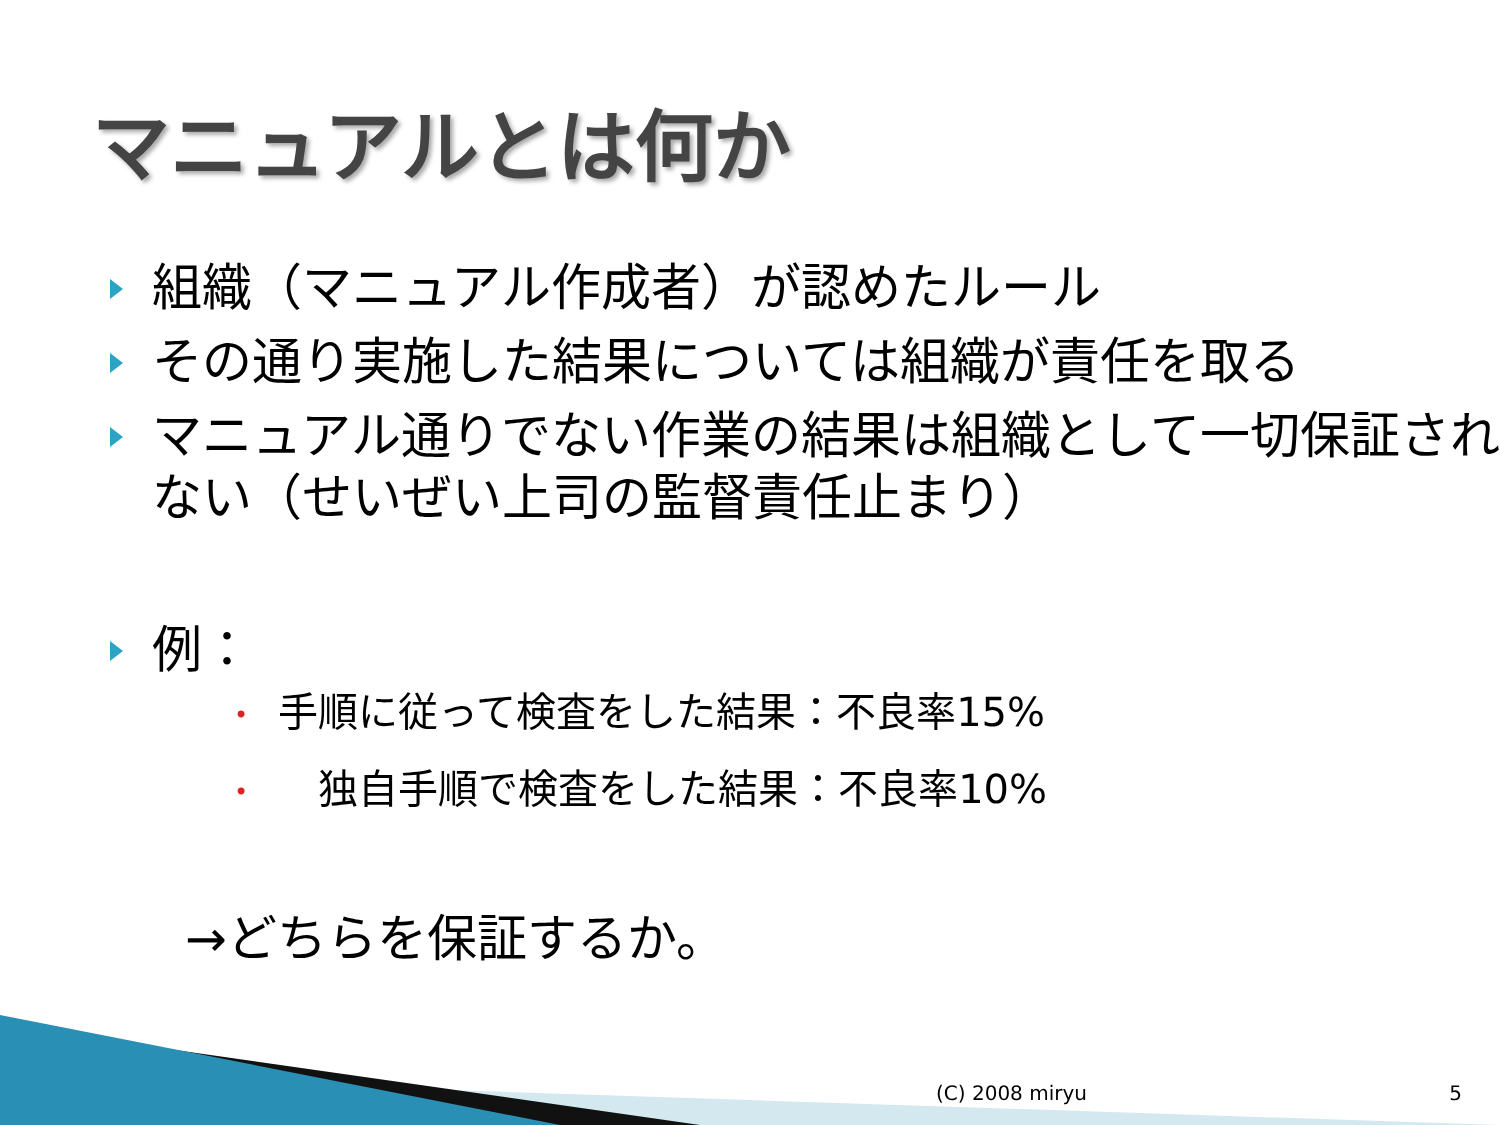マニュアルとは何か
組織（マニュアル作成者）が認めたルール
その通り実施した結果については組織が責任を取る
マニュアル通りでない作業の結果は組織として一切保証されない（せいぜい上司の監督責任止まり）
例：
• 手順に従って検査をした結果：不良率15%
•　独自手順で検査をした結果：不良率10%
→どちらを保証するか。
(C) 2008 miryu 5